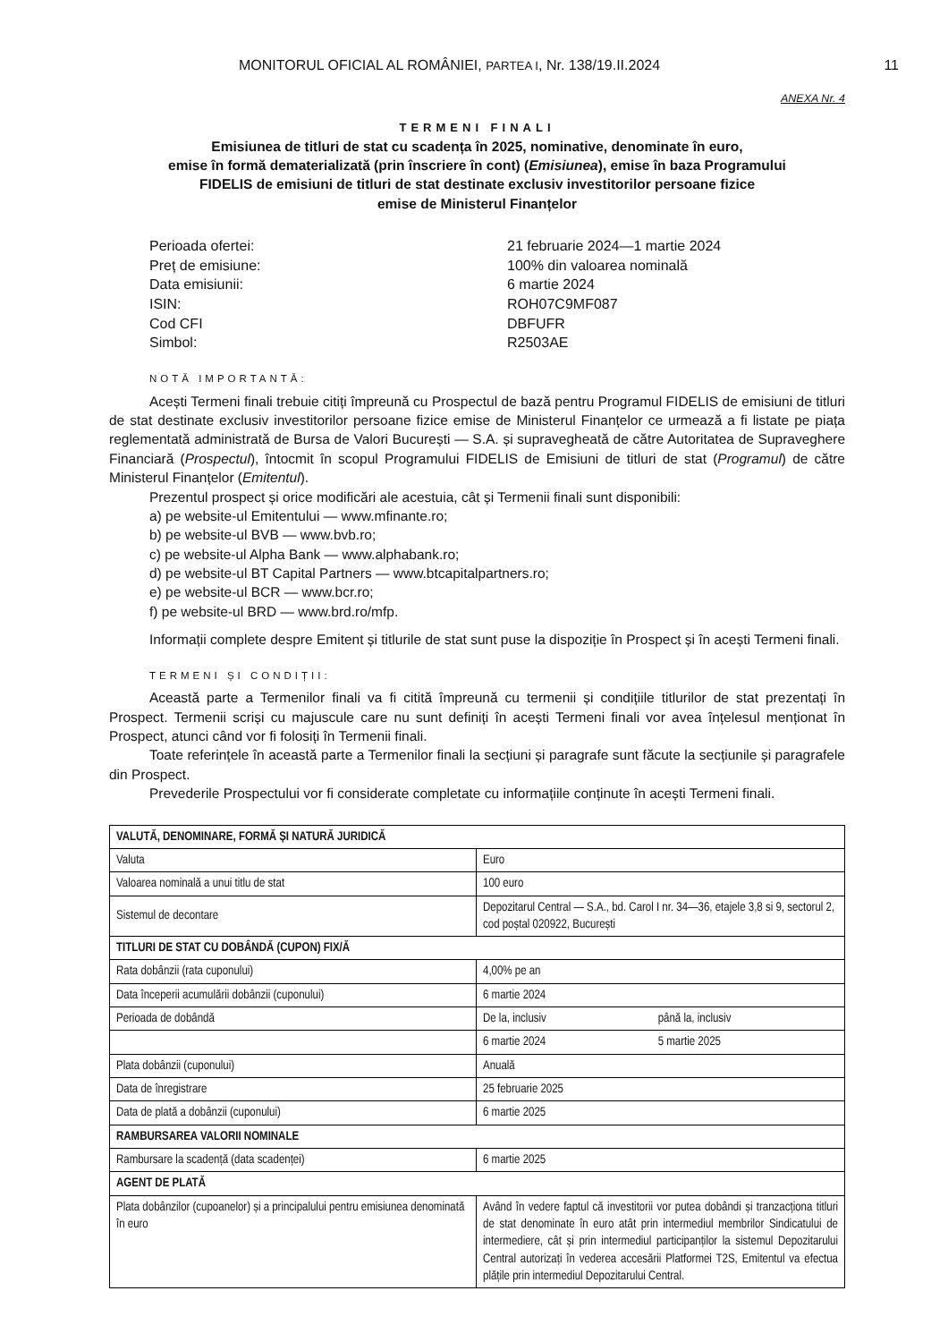MONITORUL OFICIAL AL ROMÂNIEI, PARTEA I, Nr. 138/19.II.2024 11
ANEXA Nr. 4
TERMENI FINALI
Emisiunea de titluri de stat cu scadența în 2025, nominative, denominate în euro,
emise în formă dematerializată (prin înscriere în cont) (Emisiunea), emise în baza Programului
FIDELIS de emisiuni de titluri de stat destinate exclusiv investitorilor persoane fizice
emise de Ministerul Finanțelor
Perioada ofertei:
21 februarie 2024—1 martie 2024
Preț de emisiune:
100% din valoarea nominală
Data emisiunii:
6 martie 2024
ISIN:
ROH07C9MF087
Cod CFI
DBFUFR
Simbol:
R2503AE
NOTĂ IMPORTANTĂ:
Acești Termeni finali trebuie citiți împreună cu Prospectul de bază pentru Programul FIDELIS de emisiuni de titluri de stat destinate exclusiv investitorilor persoane fizice emise de Ministerul Finanțelor ce urmează a fi listate pe piața reglementată administrată de Bursa de Valori București — S.A. și supravegheată de către Autoritatea de Supraveghere Financiară (Prospectul), întocmit în scopul Programului FIDELIS de Emisiuni de titluri de stat (Programul) de către Ministerul Finanțelor (Emitentul).
Prezentul prospect și orice modificări ale acestuia, cât și Termenii finali sunt disponibili:
a) pe website-ul Emitentului — www.mfinante.ro;
b) pe website-ul BVB — www.bvb.ro;
c) pe website-ul Alpha Bank — www.alphabank.ro;
d) pe website-ul BT Capital Partners — www.btcapitalpartners.ro;
e) pe website-ul BCR — www.bcr.ro;
f) pe website-ul BRD — www.brd.ro/mfp.
Informații complete despre Emitent și titlurile de stat sunt puse la dispoziție în Prospect și în acești Termeni finali.
TERMENI ȘI CONDIȚII:
Această parte a Termenilor finali va fi citită împreună cu termenii și condițiile titlurilor de stat prezentați în Prospect. Termenii scriși cu majuscule care nu sunt definiți în acești Termeni finali vor avea înțelesul menționat în Prospect, atunci când vor fi folosiți în Termenii finali.
Toate referințele în această parte a Termenilor finali la secțiuni și paragrafe sunt făcute la secțiunile și paragrafele din Prospect.
Prevederile Prospectului vor fi considerate completate cu informațiile conținute în acești Termeni finali.
| VALUTĂ, DENOMINARE, FORMĂ ȘI NATURĂ JURIDICĂ | | |
| Valuta | Euro | |
| Valoarea nominală a unui titlu de stat | 100 euro | |
| Sistemul de decontare | Depozitarul Central — S.A., bd. Carol I nr. 34—36, etajele 3,8 si 9, sectorul 2, cod poștal 020922, București | |
| TITLURI DE STAT CU DOBÂNDĂ (CUPON) FIX/Ă | | |
| Rata dobânzii (rata cuponului) | 4,00% pe an | |
| Data începerii acumulării dobânzii (cuponului) | 6 martie 2024 | |
| Perioada de dobândă | De la, inclusiv | până la, inclusiv |
| | 6 martie 2024 | 5 martie 2025 |
| Plata dobânzii (cuponului) | Anuală | |
| Data de înregistrare | 25 februarie 2025 | |
| Data de plată a dobânzii (cuponului) | 6 martie 2025 | |
| RAMBURSAREA VALORII NOMINALE | | |
| Rambursare la scadență (data scadenței) | 6 martie 2025 | |
| AGENT DE PLATĂ | | |
| Plata dobânzilor (cupoanelor) și a principalului pentru emisiunea denominată în euro | Având în vedere faptul că investitorii vor putea dobândi și tranzacționa titluri de stat denominate în euro atât prin intermediul membrilor Sindicatului de intermediere, cât și prin intermediul participanților la sistemul Depozitarului Central autorizați în vederea accesării Platformei T2S, Emitentul va efectua plățile prin intermediul Depozitarului Central. | |